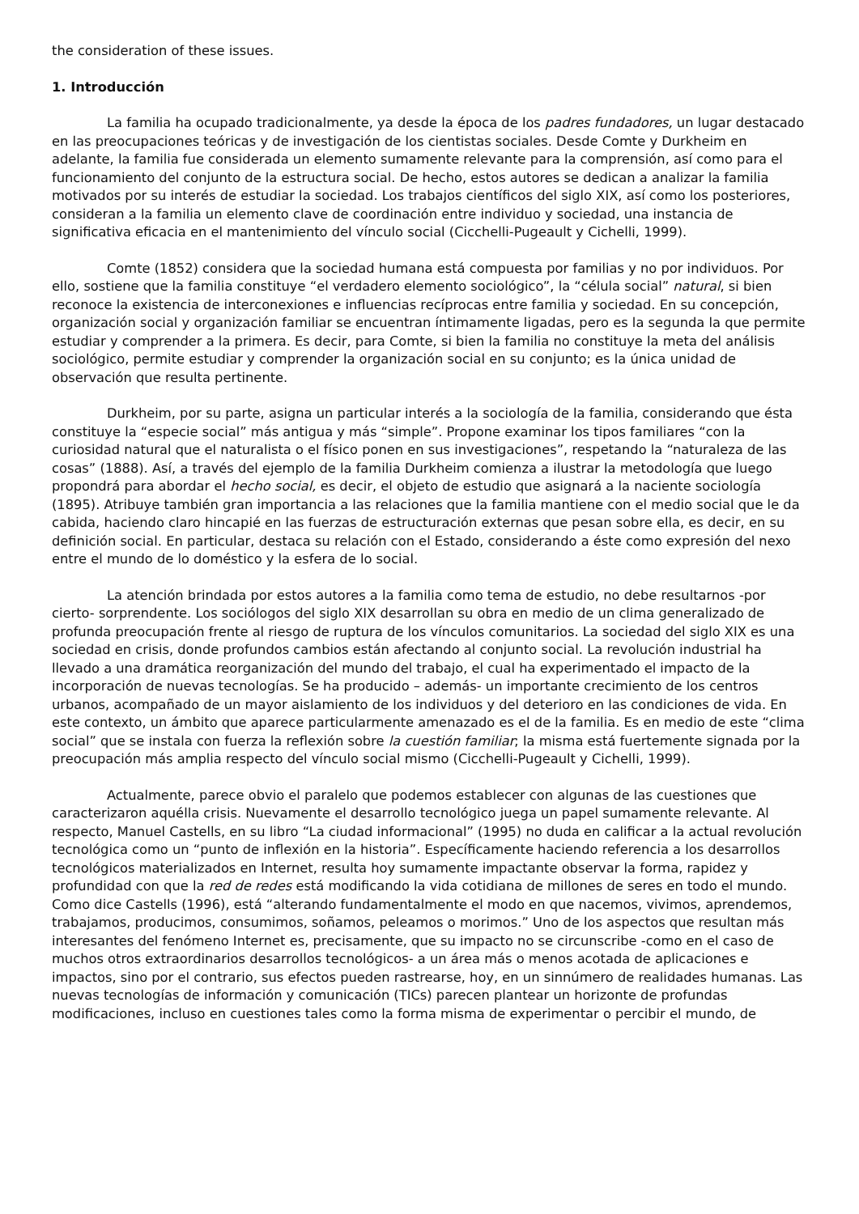the consideration of these issues.
1. Introducción
La familia ha ocupado tradicionalmente, ya desde la época de los padres fundadores, un lugar destacado en las preocupaciones teóricas y de investigación de los cientistas sociales. Desde Comte y Durkheim en adelante, la familia fue considerada un elemento sumamente relevante para la comprensión, así como para el funcionamiento del conjunto de la estructura social. De hecho, estos autores se dedican a analizar la familia motivados por su interés de estudiar la sociedad. Los trabajos científicos del siglo XIX, así como los posteriores, consideran a la familia un elemento clave de coordinación entre individuo y sociedad, una instancia de significativa eficacia en el mantenimiento del vínculo social (Cicchelli-Pugeault y Cichelli, 1999).
Comte (1852) considera que la sociedad humana está compuesta por familias y no por individuos. Por ello, sostiene que la familia constituye “el verdadero elemento sociológico”, la “célula social” natural, si bien reconoce la existencia de interconexiones e influencias recíprocas entre familia y sociedad. En su concepción, organización social y organización familiar se encuentran íntimamente ligadas, pero es la segunda la que permite estudiar y comprender a la primera. Es decir, para Comte, si bien la familia no constituye la meta del análisis sociológico, permite estudiar y comprender la organización social en su conjunto; es la única unidad de observación que resulta pertinente.
Durkheim, por su parte, asigna un particular interés a la sociología de la familia, considerando que ésta constituye la “especie social” más antigua y más “simple”. Propone examinar los tipos familiares “con la curiosidad natural que el naturalista o el físico ponen en sus investigaciones”, respetando la “naturaleza de las cosas” (1888). Así, a través del ejemplo de la familia Durkheim comienza a ilustrar la metodología que luego propondrá para abordar el hecho social, es decir, el objeto de estudio que asignará a la naciente sociología (1895). Atribuye también gran importancia a las relaciones que la familia mantiene con el medio social que le da cabida, haciendo claro hincapié en las fuerzas de estructuración externas que pesan sobre ella, es decir, en su definición social. En particular, destaca su relación con el Estado, considerando a éste como expresión del nexo entre el mundo de lo doméstico y la esfera de lo social.
La atención brindada por estos autores a la familia como tema de estudio, no debe resultarnos -por cierto- sorprendente. Los sociólogos del siglo XIX desarrollan su obra en medio de un clima generalizado de profunda preocupación frente al riesgo de ruptura de los vínculos comunitarios. La sociedad del siglo XIX es una sociedad en crisis, donde profundos cambios están afectando al conjunto social. La revolución industrial ha llevado a una dramática reorganización del mundo del trabajo, el cual ha experimentado el impacto de la incorporación de nuevas tecnologías. Se ha producido – además- un importante crecimiento de los centros urbanos, acompañado de un mayor aislamiento de los individuos y del deterioro en las condiciones de vida. En este contexto, un ámbito que aparece particularmente amenazado es el de la familia. Es en medio de este “clima social” que se instala con fuerza la reflexión sobre la cuestión familiar; la misma está fuertemente signada por la preocupación más amplia respecto del vínculo social mismo (Cicchelli-Pugeault y Cichelli, 1999).
Actualmente, parece obvio el paralelo que podemos establecer con algunas de las cuestiones que caracterizaron aquélla crisis. Nuevamente el desarrollo tecnológico juega un papel sumamente relevante. Al respecto, Manuel Castells, en su libro “La ciudad informacional” (1995) no duda en calificar a la actual revolución tecnológica como un “punto de inflexión en la historia”. Específicamente haciendo referencia a los desarrollos tecnológicos materializados en Internet, resulta hoy sumamente impactante observar la forma, rapidez y profundidad con que la red de redes está modificando la vida cotidiana de millones de seres en todo el mundo. Como dice Castells (1996), está “alterando fundamentalmente el modo en que nacemos, vivimos, aprendemos, trabajamos, producimos, consumimos, soñamos, peleamos o morimos.” Uno de los aspectos que resultan más interesantes del fenómeno Internet es, precisamente, que su impacto no se circunscribe -como en el caso de muchos otros extraordinarios desarrollos tecnológicos- a un área más o menos acotada de aplicaciones e impactos, sino por el contrario, sus efectos pueden rastrearse, hoy, en un sinnúmero de realidades humanas. Las nuevas tecnologías de información y comunicación (TICs) parecen plantear un horizonte de profundas modificaciones, incluso en cuestiones tales como la forma misma de experimentar o percibir el mundo, de